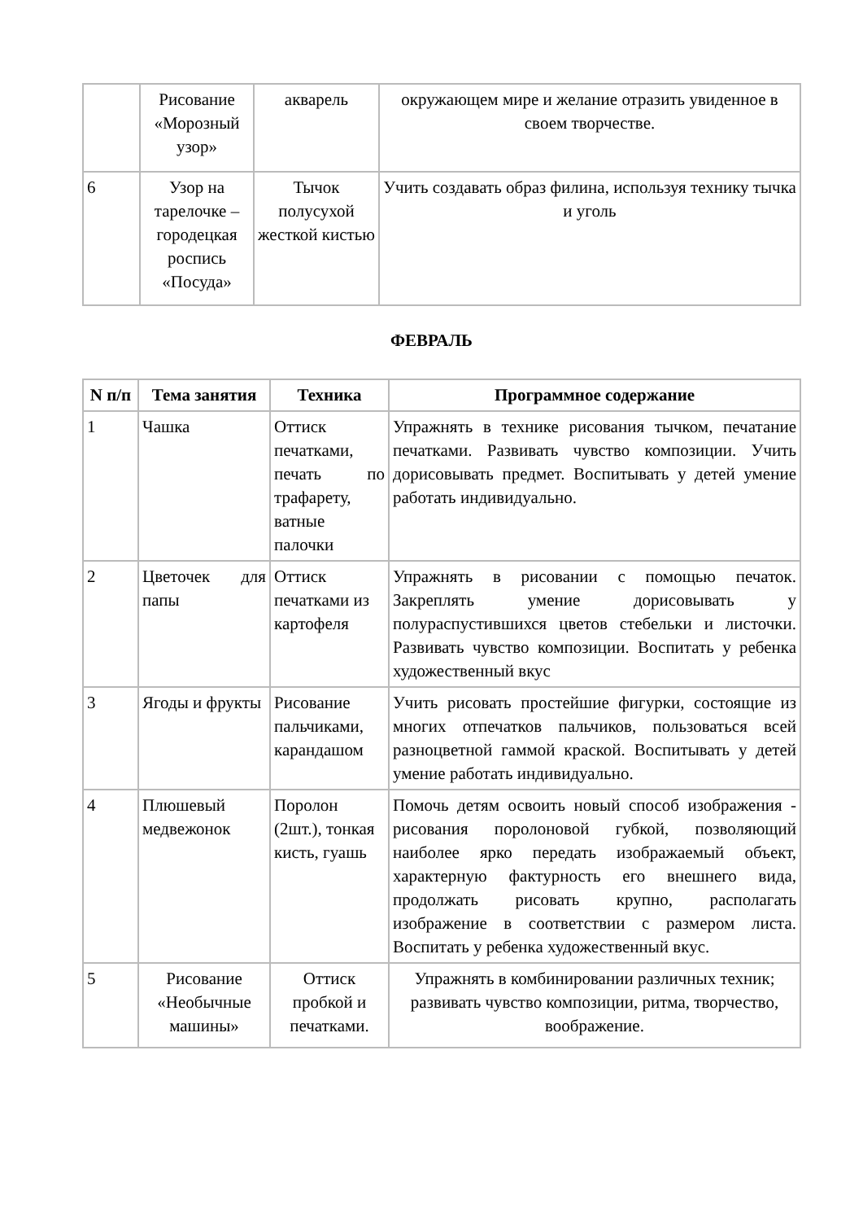| | Рисование «Морозный узор» | акварель | окружающем мире и желание отразить увиденное в своем творчестве. |
| 6 | Узор на тарелочке – городецкая роспись «Посуда» | Тычок полусухой жесткой кистью | Учить создавать образ филина, используя технику тычка и уголь |
ФЕВРАЛЬ
| N п/п | Тема занятия | Техника | Программное содержание |
| --- | --- | --- | --- |
| 1 | Чашка | Оттиск печатками, печать по трафарету, ватные палочки | Упражнять в технике рисования тычком, печатание печатками. Развивать чувство композиции. Учить дорисовывать предмет. Воспитывать у детей умение работать индивидуально. |
| 2 | Цветочек для папы | Оттиск печатками из картофеля | Упражнять в рисовании с помощью печаток. Закреплять умение дорисовывать у полураспустившихся цветов стебельки и листочки. Развивать чувство композиции. Воспитать у ребенка художественный вкус |
| 3 | Ягоды и фрукты | Рисование пальчиками, карандашом | Учить рисовать простейшие фигурки, состоящие из многих отпечатков пальчиков, пользоваться всей разноцветной гаммой краской. Воспитывать у детей умение работать индивидуально. |
| 4 | Плюшевый медвежонок | Поролон (2шт.), тонкая кисть, гуашь | Помочь детям освоить новый способ изображения - рисования поролоновой губкой, позволяющий наиболее ярко передать изображаемый объект, характерную фактурность его внешнего вида, продолжать рисовать крупно, располагать изображение в соответствии с размером листа. Воспитать у ребенка художественный вкус. |
| 5 | Рисование «Необычные машины» | Оттиск пробкой и печатками. | Упражнять в комбинировании различных техник; развивать чувство композиции, ритма, творчество, воображение. |